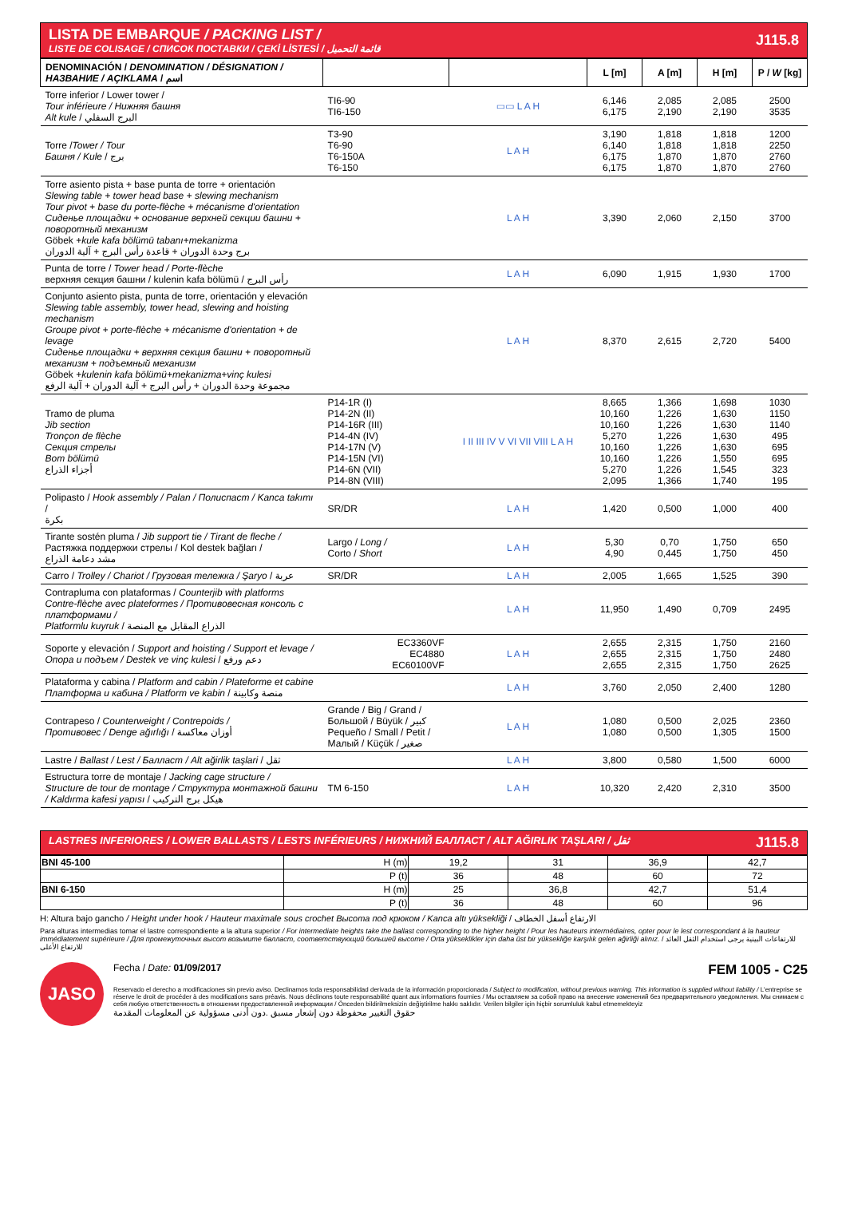LISTA DE EMBARQUE / PACKING LIST /
LISTE DE COLISAGE / СПИСОК ПОСТАВКИ / ÇEKİ LİSTESİ / قائمة التحميل
J115.8
| DENOMINACIÓN / DENOMINATION / DÉSIGNATION / НАЗВАНИЕ / AÇIKLAMA / اسم | | | L [m] | A [m] | H [m] | P / W [kg] |
| --- | --- | --- | --- | --- | --- | --- |
| Torre inferior / Lower tower / Tour inférieure / Нижняя башня Alt kule / البرج السفلي | TI6-90 TI6-150 | ▭▭ L A H | 6,146 6,175 | 2,085 2,190 | 2,085 2,190 | 2500 3535 |
| Torre / Tower / Tour Башня / Kule / برج | T3-90 T6-90 T6-150A T6-150 | L A H | 3,190 6,140 6,175 6,175 | 1,818 1,818 1,870 1,870 | 1,818 1,818 1,870 1,870 | 1200 2250 2760 2760 |
| Torre asiento pista + base punta de torre + orientación Slewing table + tower head base + slewing mechanism Tour pivot + base du porte-flèche + mécanisme d'orientation Сиденье площадки + основание верхней секции башни + поворотный механизм Göbek + kule kafa bölümü tabanı+mekanizma برج وحدة الدوران + قاعدة رأس البرج + آلية الدوران | | L A H | 3,390 | 2,060 | 2,150 | 3700 |
| Punta de torre / Tower head / Porte-flèche верхняя секция башни / kulenin kafa bölümü / رأس البرج | | L A H | 6,090 | 1,915 | 1,930 | 1700 |
| Conjunto asiento pista, punta de torre, orientación y elevación Slewing table assembly, tower head, slewing and hoisting mechanism Groupe pivot + porte-flèche + mécanisme d'orientation + de levage Сиденье площадки + верхняя секция башни + поворотный механизм + подъемный механизм Göbek + kulenin kafa bölümü+mekanizma+vinç kulesi مجموعة وحدة الدوران + رأس البرج + آلية الدوران + آلية الرفع | | L A H | 8,370 | 2,615 | 2,720 | 5400 |
| Tramo de pluma Jib section Tronçon de flèche Секция стрелы Bom bölümü أجزاء الذراع | P14-1R (I) P14-2N (II) P14-16R (III) P14-4N (IV) P14-17N (V) P14-15N (VI) P14-6N (VII) P14-8N (VIII) | I II III IV V VI VII VIII L A H | 8,665 10,160 10,160 5,270 10,160 10,160 5,270 2,095 | 1,366 1,226 1,226 1,226 1,226 1,226 1,226 1,366 | 1,698 1,630 1,630 1,630 1,630 1,550 1,545 1,740 | 1030 1150 1140 495 695 695 323 195 |
| Polipasto / Hook assembly / Palan / Полиспаст / Kanca takımı / بكرة | SR/DR | L A H | 1,420 | 0,500 | 1,000 | 400 |
| Tirante sostén pluma / Jib support tie / Tirant de fleche / Растяжка поддержки стрелы / Kol destek bağları / مشد دعامة الذراع | Largo / Long / Corto / Short | L A H | 5,30 4,90 | 0,70 0,445 | 1,750 1,750 | 650 450 |
| Carro / Trolley / Chariot / Грузовая тележка / Şaryo / عربة | SR/DR | L A H | 2,005 | 1,665 | 1,525 | 390 |
| Contrapluma con plataformas / Counterjib with platforms Contre-flèche avec plateformes / Противовесная консоль с платформами / Platformlu kuyruk / الذراع المقابل مع المنصة | | L A H | 11,950 | 1,490 | 0,709 | 2495 |
| Soporte y elevación / Support and hoisting / Support et levage / Опора и подъем / Destek ve vinç kulesi / دعم ورفع | EC3360VF EC4880 EC60100VF | L A H | 2,655 2,655 2,655 | 2,315 2,315 2,315 | 1,750 1,750 1,750 | 2160 2480 2625 |
| Plataforma y cabina / Platform and cabin / Plateforme et cabine Платформа и кабина / Platform ve kabin / منصة وكابينة | | L A H | 3,760 | 2,050 | 2,400 | 1280 |
| Contrapeso / Counterweight / Contrepoids / Противовес / Denge ağırlığı / أوزان معاكسة | Grande / Big / Grand / Большой / Büyük / كبير Pequeño / Small / Petit / Малый / Küçük / صغير | L A H | 1,080 1,080 | 0,500 0,500 | 2,025 1,305 | 2360 1500 |
| Lastre / Ballast / Lest / Балласт / Alt ağirlik taşlari / ثقل | | L A H | 3,800 | 0,580 | 1,500 | 6000 |
| Estructura torre de montaje / Jacking cage structure / Structure de tour de montage / Структура монтажной башни / Kaldırma kafesi yapısı / هيكل برج التركيب | TM 6-150 | L A H | 10,320 | 2,420 | 2,310 | 3500 |
LASTRES INFERIORES / LOWER BALLASTS / LESTS INFÉRIEURS / НИЖНИЙ БАЛЛАСТ / ALT AĞIRLIK TAŞLARI / ثقل
J115.8
| BNI 45-100 | H (m) | 19,2 | 31 | 36,9 | 42,7 |
| | P (t) | 36 | 48 | 60 | 72 |
| BNI 6-150 | H (m) | 25 | 36,8 | 42,7 | 51,4 |
| | P (t) | 36 | 48 | 60 | 96 |
H: Altura bajo gancho / Height under hook / Hauteur maximale sous crochet Высота под крюком / Kanca altı yüksekliği / الارتفاع أسفل الخطاف
Para alturas intermedias tomar el lastre correspondiente a la altura superior / For intermediate heights take the ballast corresponding to the higher height / Pour les hauteurs intermédiaires, opter pour le lest correspondant à la hauteur immédiatement supérieure / Для промежуточных высот возьмите балласт, соответствующий большей высоте / Orta yükseklikler için daha üst bir yüksekliğe karşılık gelen ağirliği alınız. / للارتفاعات البينية يرجى استخدام الثقل العائد للارتفاع الأعلى
JASO
Fecha / Date: 01/09/2017 FEM 1005 - C25
Reservado el derecho a modificaciones sin previo aviso. Declinamos toda responsabilidad derivada de la información proporcionada / Subject to modification, without previous warning. This information is supplied without liability / L'entreprise se réserve le droit de procéder à des modifications sans préavis. Nous déclinons toute responsabilité quant aux informations fournies / Мы оставляем за собой право на внесение изменений без предварительного уведомления. Мы снимаем с себя любую ответственность в отношении предоставленной информации / Önceden bildirilmeksizin değiştirilme hakkı saklıdır. Verilen bilgiler için hiçbir sorumluluk kabul etmemekteyiz
حقوق التغيير محفوظة دون إشعار مسبق .دون أدنى مسؤولية عن المعلومات المقدمة